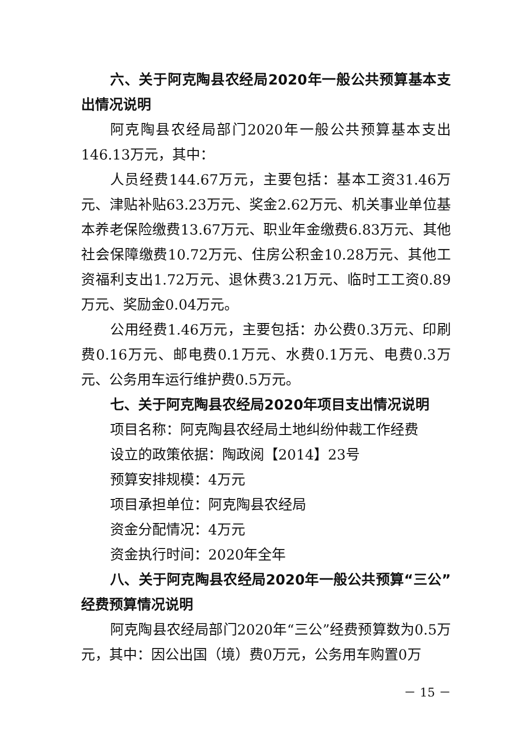六、关于阿克陶县农经局2020年一般公共预算基本支出情况说明
阿克陶县农经局部门2020年一般公共预算基本支出146.13万元，其中：
人员经费144.67万元，主要包括：基本工资31.46万元、津贴补贴63.23万元、奖金2.62万元、机关事业单位基本养老保险缴费13.67万元、职业年金缴费6.83万元、其他社会保障缴费10.72万元、住房公积金10.28万元、其他工资福利支出1.72万元、退休费3.21万元、临时工工资0.89万元、奖励金0.04万元。
公用经费1.46万元，主要包括：办公费0.3万元、印刷费0.16万元、邮电费0.1万元、水费0.1万元、电费0.3万元、公务用车运行维护费0.5万元。
七、关于阿克陶县农经局2020年项目支出情况说明
项目名称：阿克陶县农经局土地纠纷仲裁工作经费
设立的政策依据：陶政阅【2014】23号
预算安排规模：4万元
项目承担单位：阿克陶县农经局
资金分配情况：4万元
资金执行时间：2020年全年
八、关于阿克陶县农经局2020年一般公共预算“三公”经费预算情况说明
阿克陶县农经局部门2020年“三公”经费预算数为0.5万元，其中：因公出国（境）费0万元，公务用车购置0万
－ 15 －